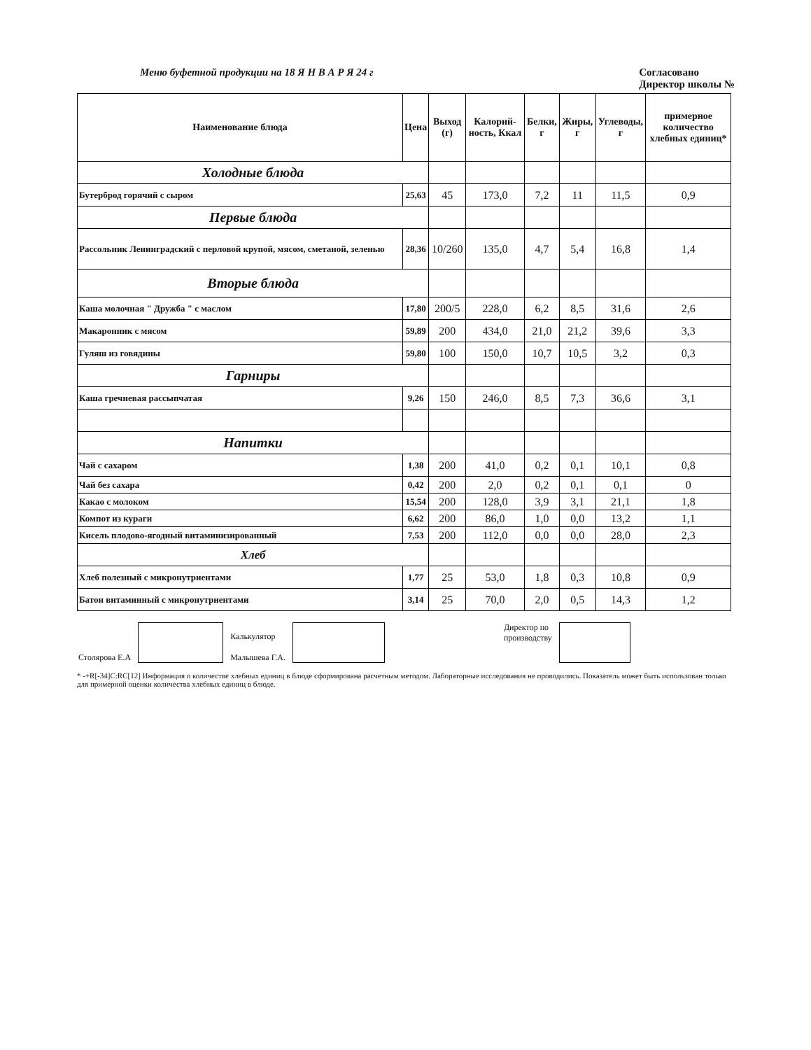Меню буфетной продукции на 18 Я Н В А Р Я 24 г Согласовано
Директор школы №
| Наименование блюда | Цена | Выход (г) | Калорий-ность, Ккал | Белки, г | Жиры, г | Углеводы, г | примерное количество хлебных единиц* |
| --- | --- | --- | --- | --- | --- | --- | --- |
| Холодные блюда | | | | | | | |
| Бутерброд горячий с сыром | 25,63 | 45 | 173,0 | 7,2 | 11 | 11,5 | 0,9 |
| Первые блюда | | | | | | | |
| Рассольник Ленинградский с перловой крупой, мясом, сметаной, зеленью | 28,36 | 10/260 | 135,0 | 4,7 | 5,4 | 16,8 | 1,4 |
| Вторые блюда | | | | | | | |
| Каша молочная " Дружба " с маслом | 17,80 | 200/5 | 228,0 | 6,2 | 8,5 | 31,6 | 2,6 |
| Макаронник с мясом | 59,89 | 200 | 434,0 | 21,0 | 21,2 | 39,6 | 3,3 |
| Гуляш из говядины | 59,80 | 100 | 150,0 | 10,7 | 10,5 | 3,2 | 0,3 |
| Гарниры | | | | | | | |
| Каша гречневая рассыпчатая | 9,26 | 150 | 246,0 | 8,5 | 7,3 | 36,6 | 3,1 |
| Напитки | | | | | | | |
| Чай с сахаром | 1,38 | 200 | 41,0 | 0,2 | 0,1 | 10,1 | 0,8 |
| Чай без сахара | 0,42 | 200 | 2,0 | 0,2 | 0,1 | 0,1 | 0 |
| Какао с молоком | 15,54 | 200 | 128,0 | 3,9 | 3,1 | 21,1 | 1,8 |
| Компот из кураги | 6,62 | 200 | 86,0 | 1,0 | 0,0 | 13,2 | 1,1 |
| Кисель плодово-ягодный витаминизированный | 7,53 | 200 | 112,0 | 0,0 | 0,0 | 28,0 | 2,3 |
| Хлеб | | | | | | | |
| Хлеб полезный с микронутриентами | 1,77 | 25 | 53,0 | 1,8 | 0,3 | 10,8 | 0,9 |
| Батон витаминный с микронутриентами | 3,14 | 25 | 70,0 | 2,0 | 0,5 | 14,3 | 1,2 |
Столярова Е.А
Калькулятор
Малышева Г.А.
Директор по
производству
* -+R[-34]C:RC[12] Информация о количестве хлебных единиц в блюде сформирована расчетным методом. Лабораторные исследования не проводились. Показатель может быть использован только для примерной оценки количества хлебных единиц в блюде.